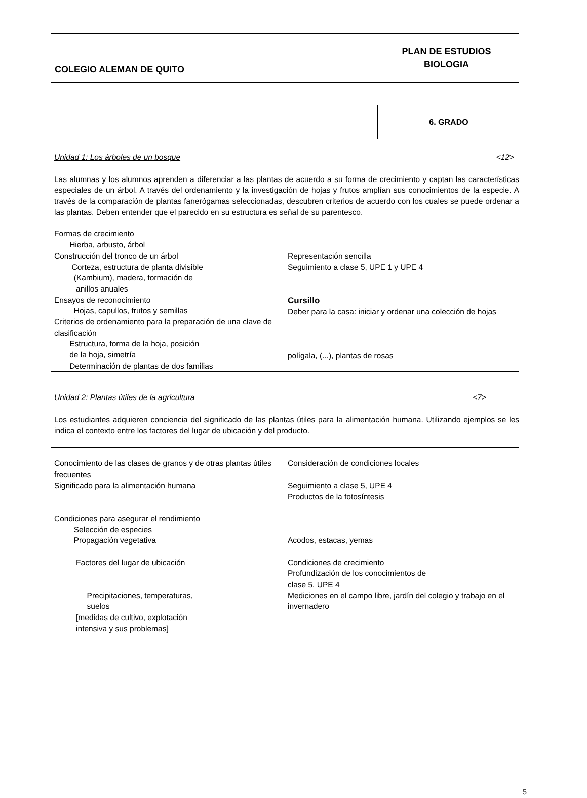| COLEGIO ALEMAN DE QUITO | PLAN DE ESTUDIOS BIOLOGIA |
6. GRADO
Unidad 1: Los árboles de un bosque <12>
Las alumnas y los alumnos aprenden a diferenciar a las plantas de acuerdo a su forma de crecimiento y captan las características especiales de un árbol. A través del ordenamiento y la investigación de hojas y frutos amplían sus conocimientos de la especie. A través de la comparación de plantas fanerógamas seleccionadas, descubren criterios de acuerdo con los cuales se puede ordenar a las plantas. Deben entender que el parecido en su estructura es señal de su parentesco.
| Formas de crecimiento Hierba, arbusto, árbol Construcción del tronco de un árbol Corteza, estructura de planta divisible (Kambium), madera, formación de anillos anuales Ensayos de reconocimiento Hojas, capullos, frutos y semillas Criterios de ordenamiento para la preparación de una clave de clasificación Estructura, forma de la hoja, posición de la hoja, simetría Determinación de plantas de dos familias | Representación sencilla Seguimiento a clase 5, UPE 1 y UPE 4 Cursillo Deber para la casa: iniciar y ordenar una colección de hojas polígala, (...), plantas de rosas |
Unidad 2: Plantas útiles de la agricultura <7>
Los estudiantes adquieren conciencia del significado de las plantas útiles para la alimentación humana. Utilizando ejemplos se les indica el contexto entre los factores del lugar de ubicación y del producto.
| Conocimiento de las clases de granos y de otras plantas útiles frecuentes Significado para la alimentación humana Condiciones para asegurar el rendimiento Selección de especies Propagación vegetativa Factores del lugar de ubicación Precipitaciones, temperaturas, suelos [medidas de cultivo, explotación intensiva y sus problemas] | Consideración de condiciones locales Seguimiento a clase 5, UPE 4 Productos de la fotosíntesis Acodos, estacas, yemas Condiciones de crecimiento Profundización de los conocimientos de clase 5, UPE 4 Mediciones en el campo libre, jardín del colegio y trabajo en el invernadero |
5